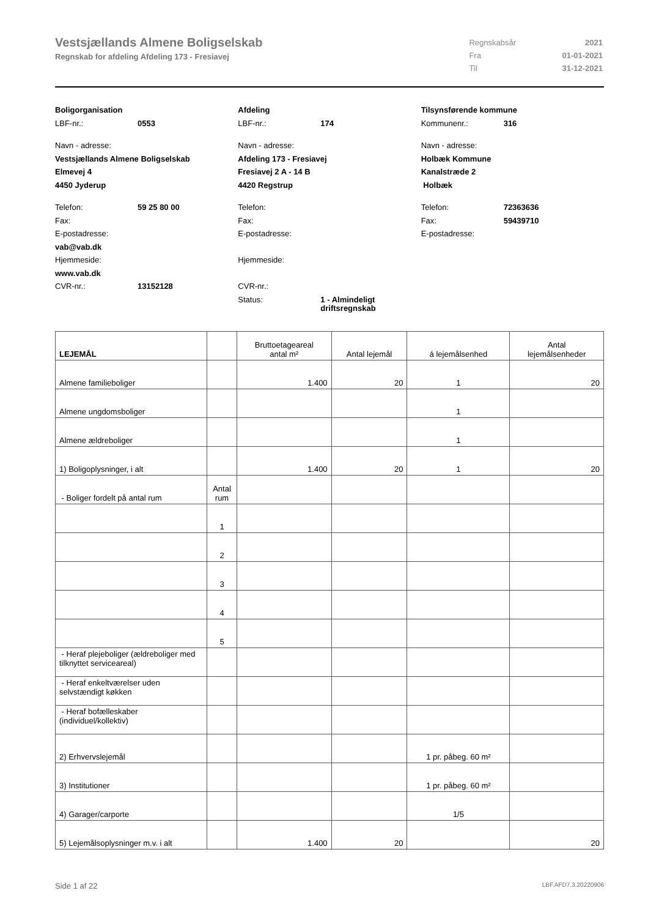Vestsjællands Almene Boligselskab
Regnskab for afdeling Afdeling 173 - Fresiavej
| Regnskabsår | 2021 |
| Fra | 01-01-2021 |
| Til | 31-12-2021 |
Boligorganisation
LBF-nr.: 0553
Navn - adresse:
Vestsjællands Almene Boligselskab
Elmevej 4
4450 Jyderup
Telefon: 59 25 80 00
Fax:
E-postadresse:
vab@vab.dk
Hjemmeside:
www.vab.dk
CVR-nr.: 13152128
Afdeling
LBF-nr.: 174
Navn - adresse:
Afdeling 173 - Fresiavej
Fresiavej 2 A - 14 B
4420 Regstrup
Telefon:
Fax:
E-postadresse:
Hjemmeside:
CVR-nr.:
Status: 1 - Almindeligt
driftsregnskab
Tilsynsførende kommune
Kommunenr.: 316
Navn - adresse:
Holbæk Kommune
Kanalstræde 2
Holbæk
Telefon: 72363636
Fax: 59439710
E-postadresse:
| LEJEMÅL | | Bruttoetageareal antal m² | Antal lejemål | á lejemålsenhed | Antal lejemålsenheder |
| --- | --- | --- | --- | --- | --- |
| Almene familieboliger | | 1.400 | 20 | 1 | 20 |
| Almene ungdomsboliger | | | | 1 | |
| Almene ældreboliger | | | | 1 | |
| 1) Boligoplysninger, i alt | | 1.400 | 20 | 1 | 20 |
| - Boliger fordelt på antal rum | Antal rum | | | | |
| | 1 | | | | |
| | 2 | | | | |
| | 3 | | | | |
| | 4 | | | | |
| | 5 | | | | |
| - Heraf plejeboliger (ældreboliger med tilknyttet serviceareal) | | | | | |
| - Heraf enkeltværelser uden selvstændigt køkken | | | | | |
| - Heraf bofælleskaber (individuel/kollektiv) | | | | | |
| 2) Erhvervslejemål | | | | 1 pr. påbeg. 60 m² | |
| 3) Institutioner | | | | 1 pr. påbeg. 60 m² | |
| 4) Garager/carporte | | | | 1/5 | |
| 5) Lejemålsoplysninger m.v. i alt | | 1.400 | 20 | | 20 |
Side 1 af 22 LBF.AFD7.3.20220906